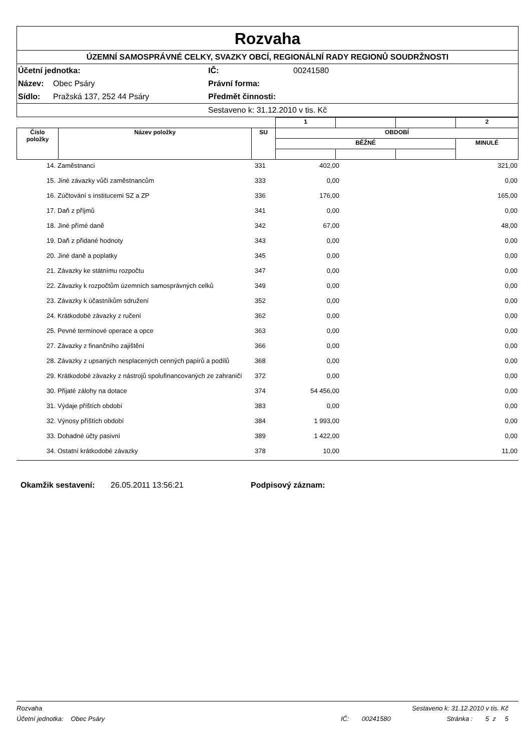Rozvaha
ÚZEMNÍ SAMOSPRÁVNÉ CELKY, SVAZKY OBCÍ, REGIONÁLNÍ RADY REGIONŮ SOUDRŽNOSTI
Účetní jednotka: IČ: 00241580 Název: Obec Psáry Právní forma: Sídlo: Pražská 137, 252 44 Psáry Předmět činnosti:
Sestaveno k: 31.12.2010 v tis. Kč
| | | | 1 | | | 2 |
| Číslo položky | Název položky | SU | OBDOBÍ | | | |
| | | | BĚŽNÉ | | | MINULÉ |
| 14. | Zaměstnanci | 331 | 402,00 | | 321,00 |
| 15. | Jiné závazky vůči zaměstnancům | 333 | 0,00 | | 0,00 |
| 16. | Zúčtování s institucemi SZ a ZP | 336 | 176,00 | | 165,00 |
| 17. | Daň z příjmů | 341 | 0,00 | | 0,00 |
| 18. | Jiné přímé daně | 342 | 67,00 | | 48,00 |
| 19. | Daň z přidané hodnoty | 343 | 0,00 | | 0,00 |
| 20. | Jiné daně a poplatky | 345 | 0,00 | | 0,00 |
| 21. | Závazky ke státnímu rozpočtu | 347 | 0,00 | | 0,00 |
| 22. | Závazky k rozpočtům územních samosprávných celků | 349 | 0,00 | | 0,00 |
| 23. | Závazky k účastníkům sdružení | 352 | 0,00 | | 0,00 |
| 24. | Krátkodobé závazky z ručení | 362 | 0,00 | | 0,00 |
| 25. | Pevné termínové operace a opce | 363 | 0,00 | | 0,00 |
| 27. | Závazky z finančního zajištění | 366 | 0,00 | | 0,00 |
| 28. | Závazky z upsaných nesplacených cenných papírů a podílů | 368 | 0,00 | | 0,00 |
| 29. | Krátkodobé závazky z nástrojů spolufinancovaných ze zahraničí | 372 | 0,00 | | 0,00 |
| 30. | Přijaté zálohy na dotace | 374 | 54 456,00 | | 0,00 |
| 31. | Výdaje příštích období | 383 | 0,00 | | 0,00 |
| 32. | Výnosy příštích období | 384 | 1 993,00 | | 0,00 |
| 33. | Dohadné účty pasivní | 389 | 1 422,00 | | 0,00 |
| 34. | Ostatní krátkodobé závazky | 378 | 10,00 | | 11,00 |
Okamžik sestavení: 26.05.2011 13:56:21 Podpisový záznam:
Rozvaha Sestaveno k: 31.12.2010 v tis. Kč
Účetní jednotka: Obec Psáry IČ: 00241580 Stránka : 5 z 5